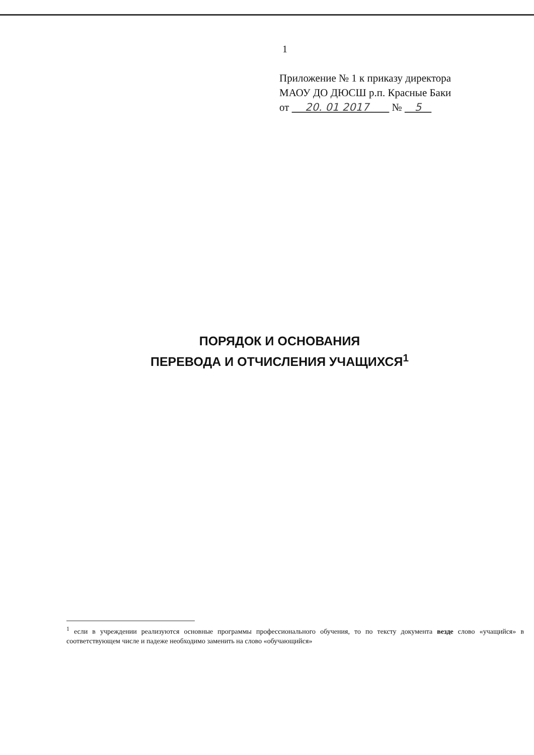1
Приложение № 1 к приказу директора
МАОУ ДО ДЮСШ р.п. Красные Баки
от 20. 01 2017 № 5
ПОРЯДОК И ОСНОВАНИЯ
ПЕРЕВОДА И ОТЧИСЛЕНИЯ УЧАЩИХСЯ<sup>1</sup>
<sup>1</sup> если в учреждении реализуются основные программы профессионального обучения, то по тексту документа везде слово «учащийся» в соответствующем числе и падеже необходимо заменить на слово «обучающийся»